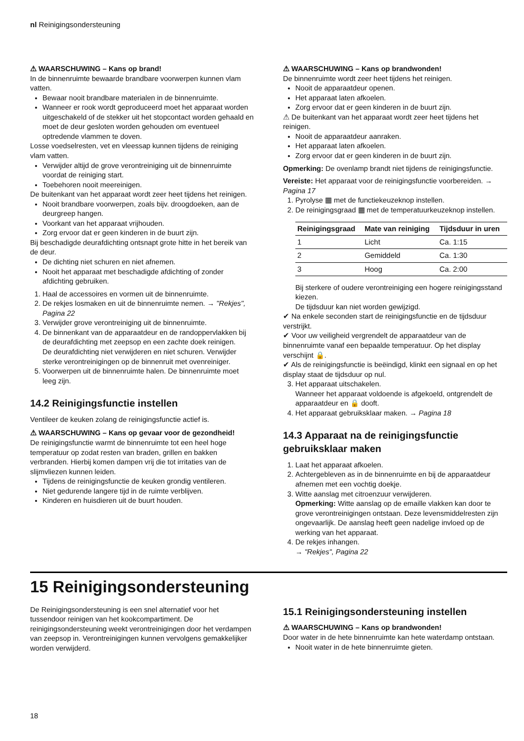nl Reinigingsondersteuning
⚠ WAARSCHUWING – Kans op brand!
In de binnenruimte bewaarde brandbare voorwerpen kunnen vlam vatten.
Bewaar nooit brandbare materialen in de binnenruimte.
Wanneer er rook wordt geproduceerd moet het apparaat worden uitgeschakeld of de stekker uit het stopcontact worden gehaald en moet de deur gesloten worden gehouden om eventueel optredende vlammen te doven.
Losse voedselresten, vet en vleessap kunnen tijdens de reiniging vlam vatten.
Verwijder altijd de grove verontreiniging uit de binnenruimte voordat de reiniging start.
Toebehoren nooit meereinigen.
De buitenkant van het apparaat wordt zeer heet tijdens het reinigen.
Nooit brandbare voorwerpen, zoals bijv. droogdoeken, aan de deurgreep hangen.
Voorkant van het apparaat vrijhouden.
Zorg ervoor dat er geen kinderen in de buurt zijn.
Bij beschadigde deurafdichting ontsnapt grote hitte in het bereik van de deur.
De dichting niet schuren en niet afnemen.
Nooit het apparaat met beschadigde afdichting of zonder afdichting gebruiken.
1. Haal de accessoires en vormen uit de binnenruimte.
2. De rekjes losmaken en uit de binnenruimte nemen. → "Rekjes", Pagina 22
3. Verwijder grove verontreiniging uit de binnenruimte.
4. De binnenkant van de apparaatdeur en de randoppervlakken bij de deurafdichting met zeepsop en een zachte doek reinigen.
De deurafdichting niet verwijderen en niet schuren. Verwijder sterke verontreinigingen op de binnenruit met ovenreiniger.
5. Voorwerpen uit de binnenruimte halen. De binnenruimte moet leeg zijn.
14.2 Reinigingsfunctie instellen
Ventileer de keuken zolang de reinigingsfunctie actief is.
⚠ WAARSCHUWING – Kans op gevaar voor de gezondheid!
De reinigingsfunctie warmt de binnenruimte tot een heel hoge temperatuur op zodat resten van braden, grillen en bakken verbranden. Hierbij komen dampen vrij die tot irritaties van de slijmvliezen kunnen leiden.
Tijdens de reinigingsfunctie de keuken grondig ventileren.
Niet gedurende langere tijd in de ruimte verblijven.
Kinderen en huisdieren uit de buurt houden.
⚠ WAARSCHUWING – Kans op brandwonden!
De binnenruimte wordt zeer heet tijdens het reinigen.
Nooit de apparaatdeur openen.
Het apparaat laten afkoelen.
Zorg ervoor dat er geen kinderen in de buurt zijn.
⚠ De buitenkant van het apparaat wordt zeer heet tijdens het reinigen.
Nooit de apparaatdeur aanraken.
Het apparaat laten afkoelen.
Zorg ervoor dat er geen kinderen in de buurt zijn.
Opmerking: De ovenlamp brandt niet tijdens de reinigingsfunctie.
Vereiste: Het apparaat voor de reinigingsfunctie voorbereiden. → Pagina 17
1. Pyrolyse ▦ met de functiekeuzeknop instellen.
2. De reinigingsgraad ▦ met de temperatuurkeuzeknop instellen.
| Reinigingsgraad | Mate van reiniging | Tijdsduur in uren |
| --- | --- | --- |
| 1 | Licht | Ca. 1:15 |
| 2 | Gemiddeld | Ca. 1:30 |
| 3 | Hoog | Ca. 2:00 |
Bij sterkere of oudere verontreiniging een hogere reinigingsstand kiezen.
De tijdsduur kan niet worden gewijzigd.
✔ Na enkele seconden start de reinigingsfunctie en de tijdsduur verstrijkt.
✔ Voor uw veiligheid vergrendelt de apparaatdeur van de binnenruimte vanaf een bepaalde temperatuur. Op het display verschijnt 🔒.
✔ Als de reinigingsfunctie is beëindigd, klinkt een signaal en op het display staat de tijdsduur op nul.
3. Het apparaat uitschakelen.
Wanneer het apparaat voldoende is afgekoeld, ontgrendelt de apparaatdeur en 🔒 dooft.
4. Het apparaat gebruiksklaar maken. → Pagina 18
14.3 Apparaat na de reinigingsfunctie gebruiksklaar maken
1. Laat het apparaat afkoelen.
2. Achtergebleven as in de binnenruimte en bij de apparaatdeur afnemen met een vochtig doekje.
3. Witte aanslag met citroenzuur verwijderen.
Opmerking: Witte aanslag op de emaille vlakken kan door te grove verontreinigingen ontstaan. Deze levensmiddelresten zijn ongevaarlijk. De aanslag heeft geen nadelige invloed op de werking van het apparaat.
4. De rekjes inhangen.
→ "Rekjes", Pagina 22
15 Reinigingsondersteuning
De Reinigingsondersteuning is een snel alternatief voor het tussendoor reinigen van het kookcompartiment. De reinigingsondersteuning weekt verontreinigingen door het verdampen van zeepsop in. Verontreinigingen kunnen vervolgens gemakkelijker worden verwijderd.
15.1 Reinigingsondersteuning instellen
⚠ WAARSCHUWING – Kans op brandwonden!
Door water in de hete binnenruimte kan hete waterdamp ontstaan.
Nooit water in de hete binnenruimte gieten.
18